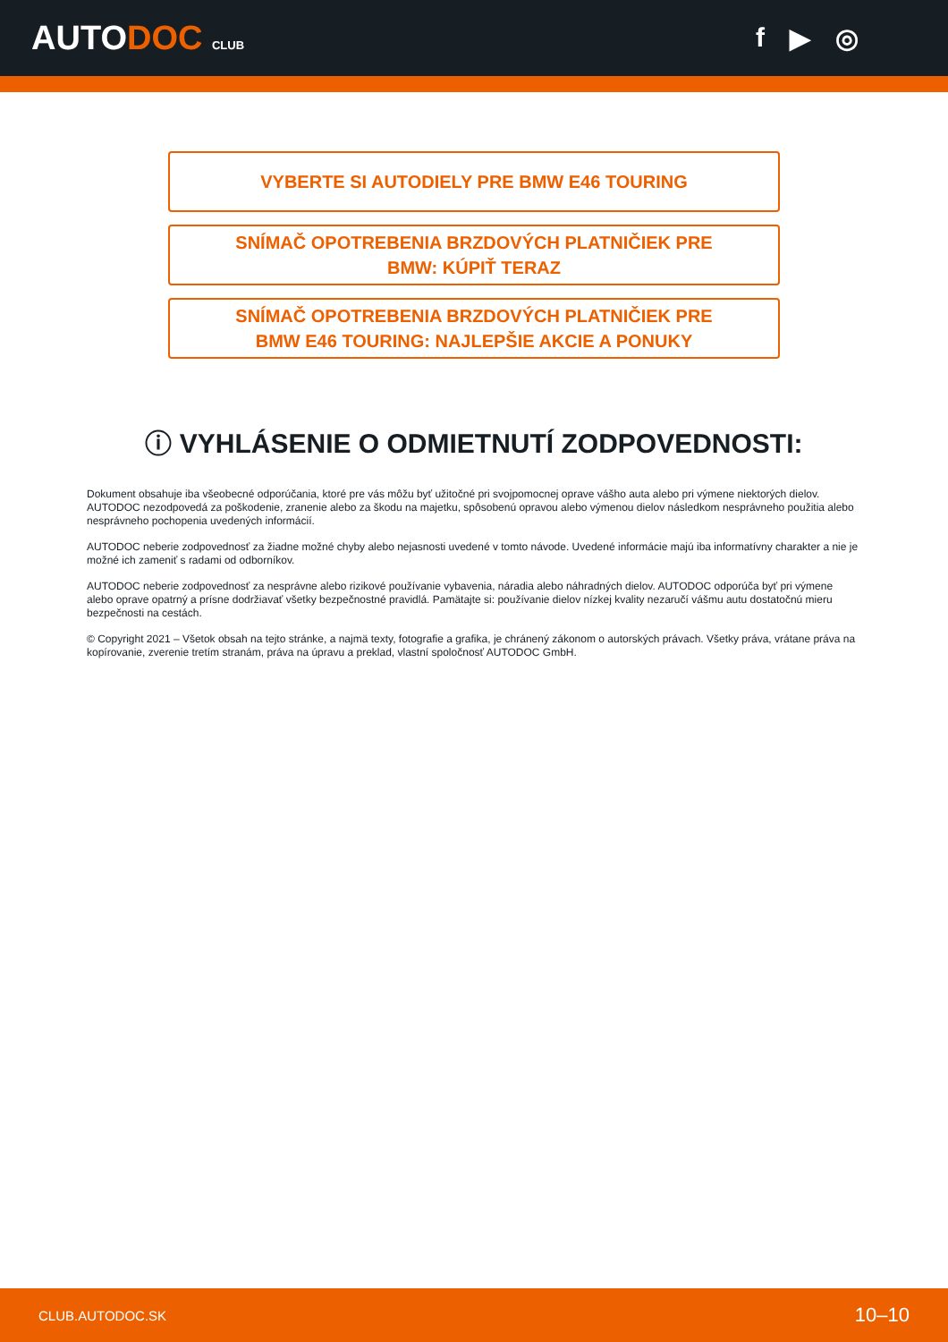AUTODOC CLUB
f ▶ ◎
VYBERTE SI AUTODIELY PRE BMW E46 TOURING
SNÍMAČ OPOTREBENIA BRZDOVÝCH PLATNIČIEK PRE
BMW: KÚPIŤ TERAZ
SNÍMAČ OPOTREBENIA BRZDOVÝCH PLATNIČIEK PRE
BMW E46 TOURING: NAJLEPŠIE AKCIE A PONUKY
ⓘ VYHLÁSENIE O ODMIETNUTÍ ZODPOVEDNOSTI:
Dokument obsahuje iba všeobecné odporúčania, ktoré pre vás môžu byť užitočné pri svojpomocnej oprave vášho auta alebo pri výmene niektorých dielov. AUTODOC nezodpovedá za poškodenie, zranenie alebo za škodu na majetku, spôsobenú opravou alebo výmenou dielov následkom nesprávneho použitia alebo nesprávneho pochopenia uvedených informácií.
AUTODOC neberie zodpovednosť za žiadne možné chyby alebo nejasnosti uvedené v tomto návode. Uvedené informácie majú iba informatívny charakter a nie je možné ich zameniť s radami od odborníkov.
AUTODOC neberie zodpovednosť za nesprávne alebo rizikové používanie vybavenia, náradia alebo náhradných dielov. AUTODOC odporúča byť pri výmene alebo oprave opatrný a prísne dodržiavať všetky bezpečnostné pravidlá. Pamätajte si: používanie dielov nízkej kvality nezaručí vášmu autu dostatočnú mieru bezpečnosti na cestách.
© Copyright 2021 – Všetok obsah na tejto stránke, a najmä texty, fotografie a grafika, je chránený zákonom o autorských právach. Všetky práva, vrátane práva na kopírovanie, zverenie tretím stranám, práva na úpravu a preklad, vlastní spoločnosť AUTODOC GmbH.
CLUB.AUTODOC.SK 10–10